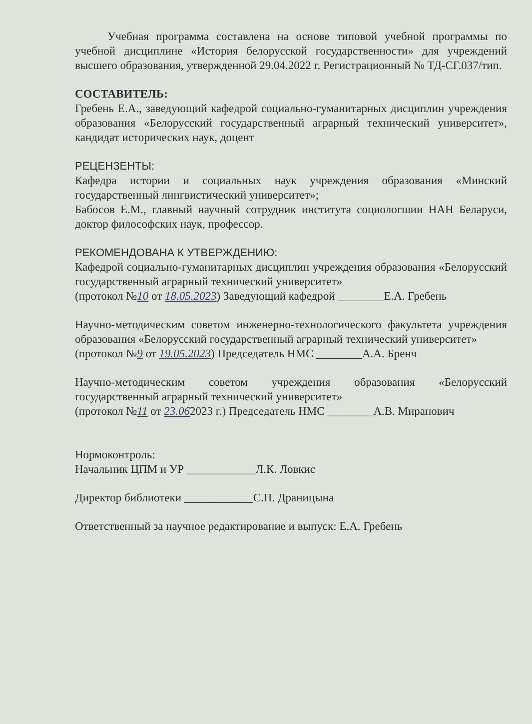Учебная программа составлена на основе типовой учебной программы по учебной дисциплине «История белорусской государственности» для учреждений высшего образования, утвержденной 29.04.2022 г. Регистрационный № ТД-СГ.037/тип.
СОСТАВИТЕЛЬ:
Гребень Е.А., заведующий кафедрой социально-гуманитарных дисциплин учреждения образования «Белорусский государственный аграрный технический университет», кандидат исторических наук, доцент
РЕЦЕНЗЕНТЫ:
Кафедра истории и социальных наук учреждения образования «Минский государственный лингвистический университет»;
Бабосов Е.М., главный научный сотрудник института социологшии НАН Беларуси, доктор философских наук, профессор.
РЕКОМЕНДОВАНА К УТВЕРЖДЕНИЮ:
Кафедрой социально-гуманитарных дисциплин учреждения образования «Белорусский государственный аграрный технический университет»
(протокол №10 от 18.05.2023) Заведующий кафедрой ________Е.А. Гребень
Научно-методическим советом инженерно-технологического факультета учреждения образования «Белорусский государственный аграрный технический университет»
(протокол №9 от 19.05.2023) Председатель НМС ________А.А. Бренч
Научно-методическим советом учреждения образования «Белорусский государственный аграрный технический университет»
(протокол №11 от 23.062023 г.) Председатель НМС ________А.В. Миранович
Нормоконтроль:
Начальник ЦПМ и УР ____________Л.К. Ловкис
Директор библиотеки ____________С.П. Драницына
Ответственный за научное редактирование и выпуск: Е.А. Гребень